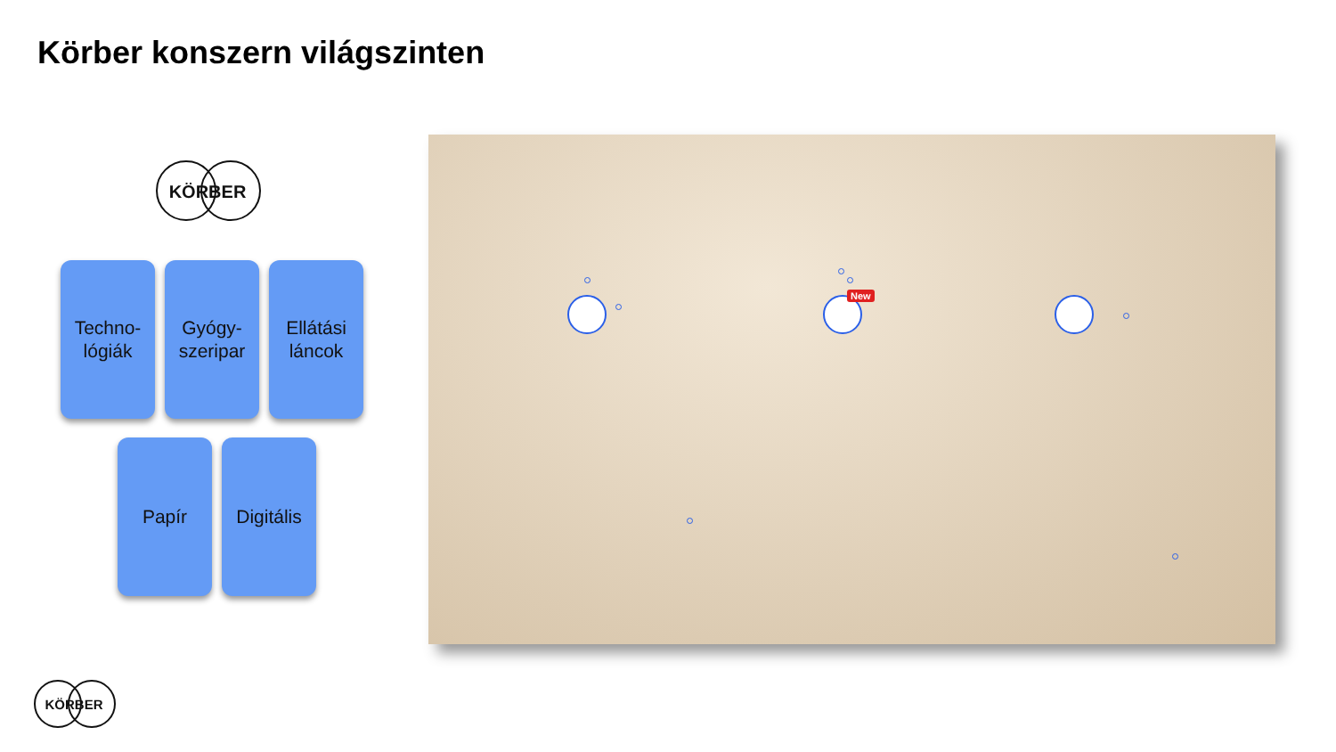Körber konszern világszinten
KÖRBER
Techno-
lógiák
Gyógy-
szeripar
Ellátási
láncok
Papír
Digitális
New
KÖRBER